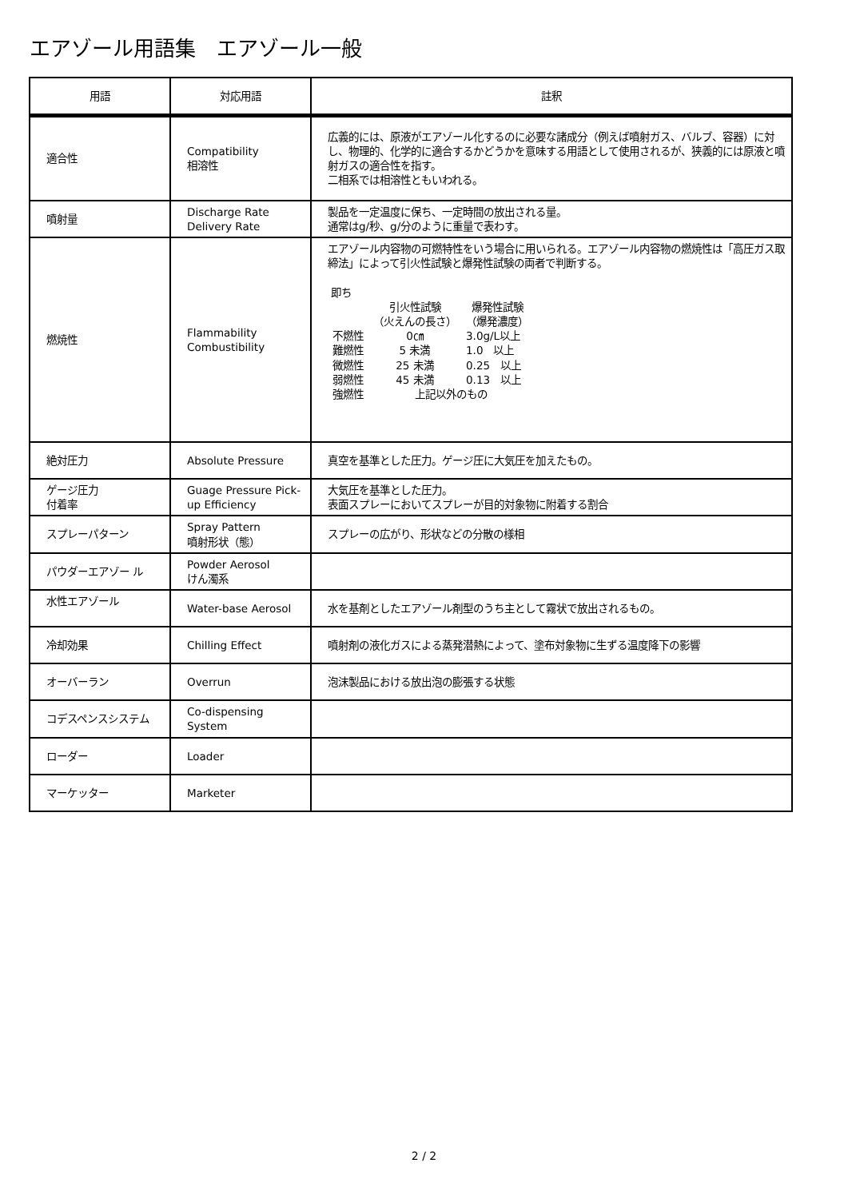エアゾール用語集　エアゾール一般
| 用語 | 対応用語 | 註釈 |
| --- | --- | --- |
| 適合性 | Compatibility 相溶性 | 広義的には、原液がエアゾール化するのに必要な諸成分（例えば噴射ガス、バルブ、容器）に対し、物理的、化学的に適合するかどうかを意味する用語として使用されるが、狭義的には原液と噴射ガスの適合性を指す。 二相系では相溶性ともいわれる。 |
| 噴射量 | Discharge Rate Delivery Rate | 製品を一定温度に保ち、一定時間の放出される量。 通常はg/秒、g/分のように重量で表わす。 |
| 燃焼性 | Flammability Combustibility | エアゾール内容物の可燃特性をいう場合に用いられる。エアゾール内容物の燃焼性は「高圧ガス取締法」によって引火性試験と爆発性試験の両者で判断する。 即ち / / 引火性試験 （火えんの長さ） / 爆発性試験 （爆発濃度） / / 不燃性 / 0㎝ / 3.0g/L以上 / / 難燃性 / 5 未満 / 1.0 以上 / / 微燃性 / 25 未満 / 0.25 以上 / / 弱燃性 / 45 未満 / 0.13 以上 / / 強燃性 / 上記以外のもの / / |
| 絶対圧力 | Absolute Pressure | 真空を基準とした圧力。ゲージ圧に大気圧を加えたもの。 |
| ゲージ圧力 付着率 | Guage Pressure Pick-up Efficiency | 大気圧を基準とした圧力。 表面スプレーにおいてスプレーが目的対象物に附着する割合 |
| スプレーパターン | Spray Pattern 噴射形状（態） | スプレーの広がり、形状などの分散の様相 |
| パウダーエアゾー ル | Powder Aerosol けん濁系 | |
| 水性エアゾール | Water-base Aerosol | 水を基剤としたエアゾール剤型のうち主として霧状で放出されるもの。 |
| 冷却効果 | Chilling Effect | 噴射剤の液化ガスによる蒸発潜熱によって、塗布対象物に生ずる温度降下の影響 |
| オーバーラン | Overrun | 泡沫製品における放出泡の膨張する状態 |
| コデスペンスシステム | Co-dispensing System | |
| ローダー | Loader | |
| マーケッター | Marketer | |
2 / 2